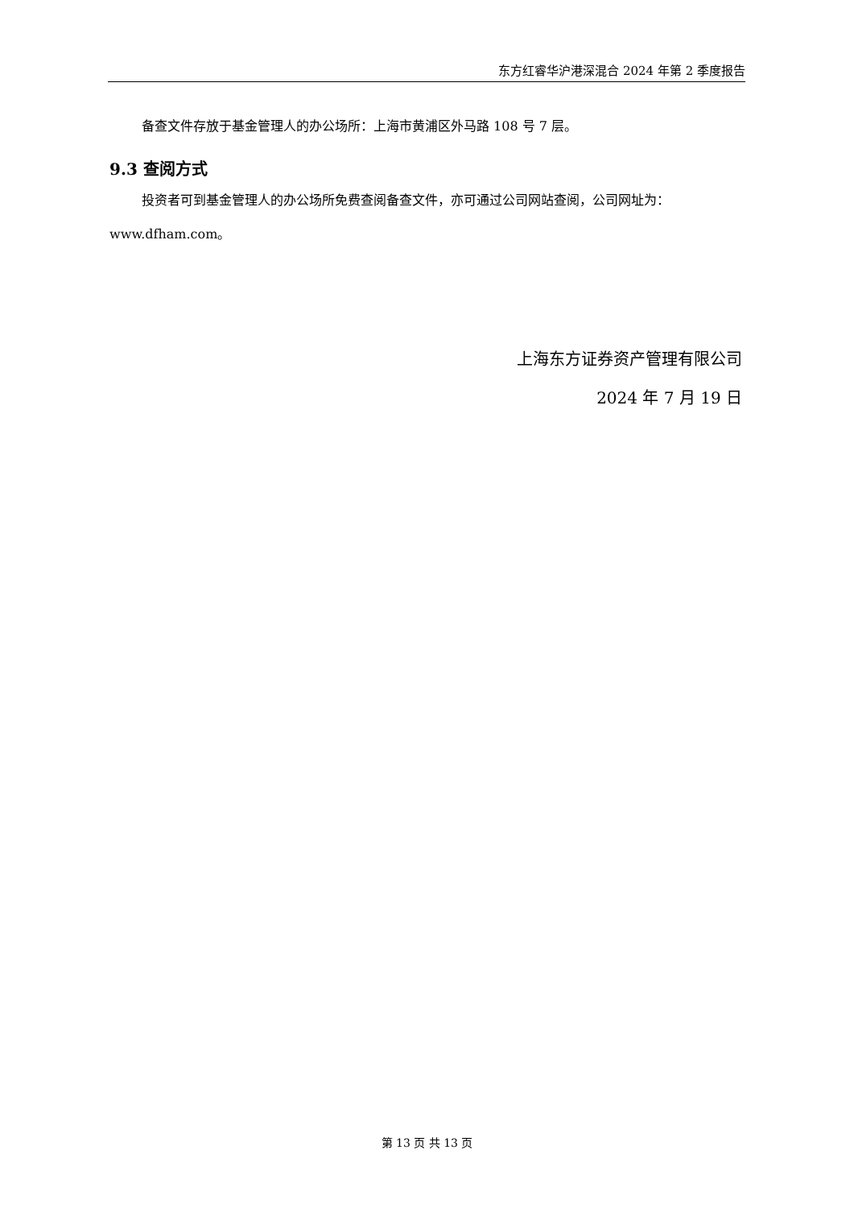东方红睿华沪港深混合 2024 年第 2 季度报告
备查文件存放于基金管理人的办公场所：上海市黄浦区外马路 108 号 7 层。
9.3 查阅方式
投资者可到基金管理人的办公场所免费查阅备查文件，亦可通过公司网站查阅，公司网址为：
www.dfham.com。
上海东方证券资产管理有限公司
2024 年 7 月 19 日
第 13 页 共 13 页